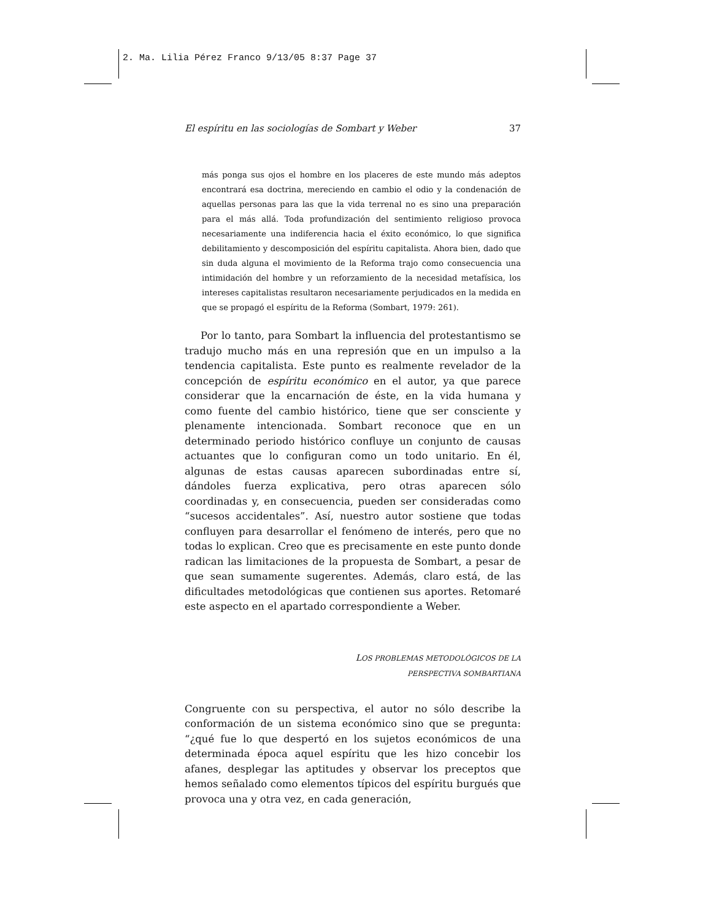2. Ma. Lilia Pérez Franco 9/13/05 8:37 Page 37
El espíritu en las sociologías de Sombart y Weber 37
más ponga sus ojos el hombre en los placeres de este mundo más adeptos encontrará esa doctrina, mereciendo en cambio el odio y la condenación de aquellas personas para las que la vida terrenal no es sino una preparación para el más allá. Toda profundización del sentimiento religioso provoca necesariamente una indiferencia hacia el éxito económico, lo que significa debilitamiento y descomposición del espíritu capitalista. Ahora bien, dado que sin duda alguna el movimiento de la Reforma trajo como consecuencia una intimidación del hombre y un reforzamiento de la necesidad metafísica, los intereses capitalistas resultaron necesariamente perjudicados en la medida en que se propagó el espíritu de la Reforma (Sombart, 1979: 261).
Por lo tanto, para Sombart la influencia del protestantismo se tradujo mucho más en una represión que en un impulso a la tendencia capitalista. Este punto es realmente revelador de la concepción de espíritu económico en el autor, ya que parece considerar que la encarnación de éste, en la vida humana y como fuente del cambio histórico, tiene que ser consciente y plenamente intencionada. Sombart reconoce que en un determinado periodo histórico confluye un conjunto de causas actuantes que lo configuran como un todo unitario. En él, algunas de estas causas aparecen subordinadas entre sí, dándoles fuerza explicativa, pero otras aparecen sólo coordinadas y, en consecuencia, pueden ser consideradas como “sucesos accidentales”. Así, nuestro autor sostiene que todas confluyen para desarrollar el fenómeno de interés, pero que no todas lo explican. Creo que es precisamente en este punto donde radican las limitaciones de la propuesta de Sombart, a pesar de que sean sumamente sugerentes. Además, claro está, de las dificultades metodológicas que contienen sus aportes. Retomaré este aspecto en el apartado correspondiente a Weber.
LOS PROBLEMAS METODOLÓGICOS DE LA
PERSPECTIVA SOMBARTIANA
Congruente con su perspectiva, el autor no sólo describe la conformación de un sistema económico sino que se pregunta: “¿qué fue lo que despertó en los sujetos económicos de una determinada época aquel espíritu que les hizo concebir los afanes, desplegar las aptitudes y observar los preceptos que hemos señalado como elementos típicos del espíritu burgués que provoca una y otra vez, en cada generación,